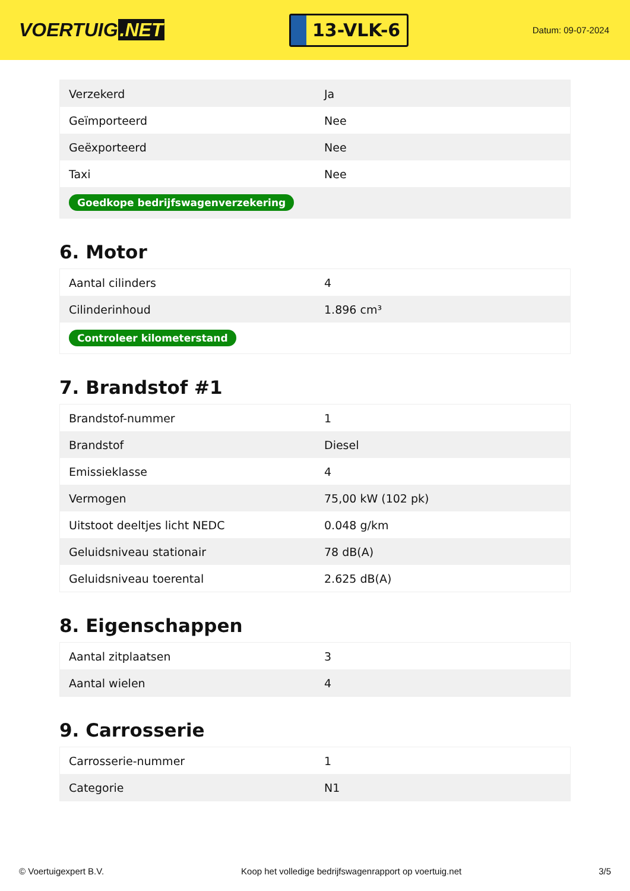VOERTUIG.NET
13-VLK-6
Datum: 09-07-2024
| Verzekerd | Ja |
| Geïmporteerd | Nee |
| Geëxporteerd | Nee |
| Taxi | Nee |
| Goedkope bedrijfswagenverzekering | |
6. Motor
| Aantal cilinders | 4 |
| Cilinderinhoud | 1.896 cm³ |
| Controleer kilometerstand | |
7. Brandstof #1
| Brandstof-nummer | 1 |
| Brandstof | Diesel |
| Emissieklasse | 4 |
| Vermogen | 75,00 kW (102 pk) |
| Uitstoot deeltjes licht NEDC | 0.048 g/km |
| Geluidsniveau stationair | 78 dB(A) |
| Geluidsniveau toerental | 2.625 dB(A) |
8. Eigenschappen
| Aantal zitplaatsen | 3 |
| Aantal wielen | 4 |
9. Carrosserie
| Carrosserie-nummer | 1 |
| Categorie | N1 |
© Voertuigexpert B.V. Koop het volledige bedrijfswagenrapport op voertuig.net 3/5